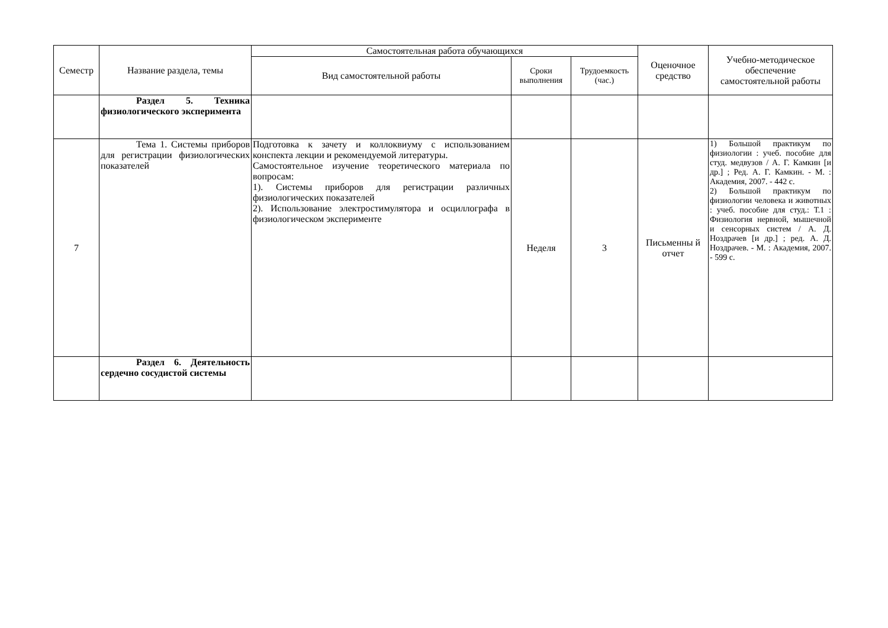| Семестр | Название раздела, темы | Самостоятельная работа обучающихся | | | Оценочное средство | Учебно-методическое обеспечение самостоятельной работы |
| --- | --- | --- | --- | --- | --- | --- |
| | | Вид самостоятельной работы | Сроки выполнения | Трудоемкость (час.) | | |
| | Раздел 5. Техника физиологического эксперимента | | | | | |
| 7 | Тема 1. Системы приборов для регистрации физиологических показателей | Подготовка к зачету и коллоквиуму с использованием конспекта лекции и рекомендуемой литературы. Самостоятельное изучение теоретического материала по вопросам: 1). Системы приборов для регистрации различных физиологических показателей 2). Использование электростимулятора и осциллографа в физиологическом эксперименте | Неделя | 3 | Письменны й отчет | 1) Большой практикум по физиологии : учеб. пособие для студ. медвузов / А. Г. Камкин [и др.] ; Ред. А. Г. Камкин. - М. : Академия, 2007. - 442 с. 2) Большой практикум по физиологии человека и животных : учеб. пособие для студ.: Т.1 : Физиология нервной, мышечной и сенсорных систем / А. Д. Ноздрачев [и др.] ; ред. А. Д. Ноздрачев. - М. : Академия, 2007. - 599 с. |
| | Раздел 6. Деятельность сердечно сосудистой системы | | | | | |